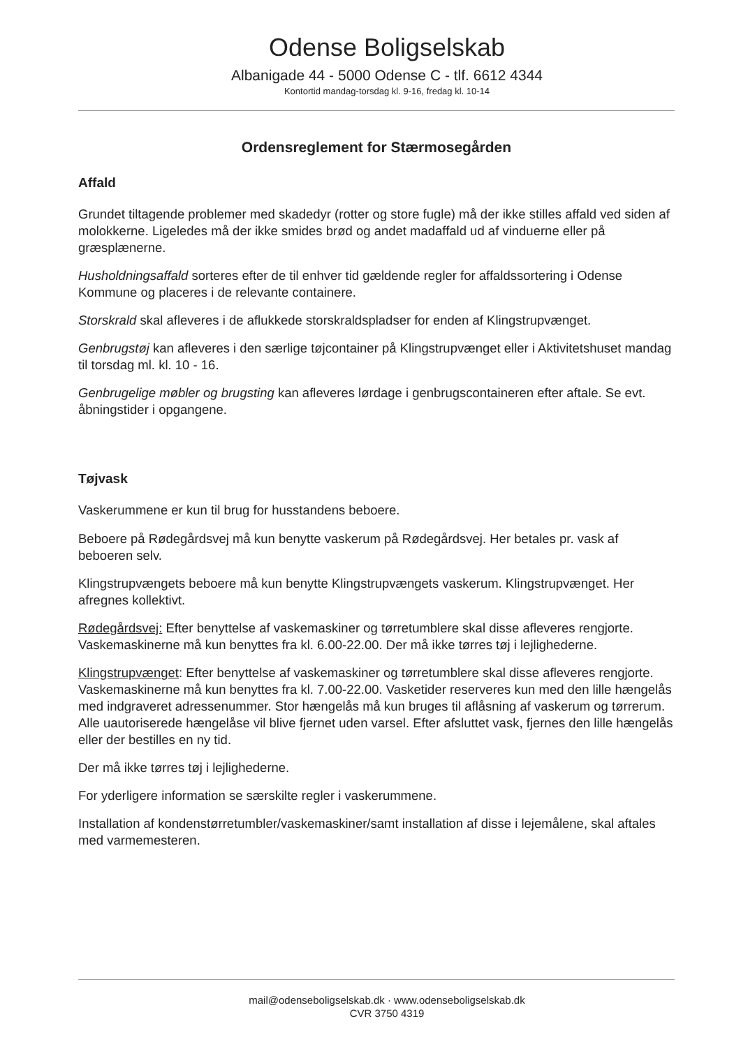Odense Boligselskab
Albanigade 44 - 5000 Odense C - tlf. 6612 4344
Kontortid mandag-torsdag kl. 9-16, fredag kl. 10-14
Ordensreglement for Stærmosegården
Affald
Grundet tiltagende problemer med skadedyr (rotter og store fugle) må der ikke stilles affald ved siden af molokkerne. Ligeledes må der ikke smides brød og andet madaffald ud af vinduerne eller på græsplænerne.
Husholdningsaffald sorteres efter de til enhver tid gældende regler for affaldssortering i Odense Kommune og placeres i de relevante containere.
Storskrald skal afleveres i de aflukkede storskraldspladser for enden af Klingstrupvænget.
Genbrugstøj kan afleveres i den særlige tøjcontainer på Klingstrupvænget eller i Aktivitetshuset mandag til torsdag ml. kl. 10 - 16.
Genbrugelige møbler og brugsting kan afleveres lørdage i genbrugscontaineren efter aftale. Se evt. åbningstider i opgangene.
Tøjvask
Vaskerummene er kun til brug for husstandens beboere.
Beboere på Rødegårdsvej må kun benytte vaskerum på Rødegårdsvej. Her betales pr. vask af beboeren selv.
Klingstrupvængets beboere må kun benytte Klingstrupvængets vaskerum. Klingstrupvænget. Her afregnes kollektivt.
Rødegårdsvej: Efter benyttelse af vaskemaskiner og tørretumblere skal disse afleveres rengjorte. Vaskemaskinerne må kun benyttes fra kl. 6.00-22.00. Der må ikke tørres tøj i lejlighederne.
Klingstrupvænget: Efter benyttelse af vaskemaskiner og tørretumblere skal disse afleveres rengjorte. Vaskemaskinerne må kun benyttes fra kl. 7.00-22.00. Vasketider reserveres kun med den lille hængelås med indgraveret adressenummer. Stor hængelås må kun bruges til aflåsning af vaskerum og tørrerum. Alle uautoriserede hængelåse vil blive fjernet uden varsel. Efter afsluttet vask, fjernes den lille hængelås eller der bestilles en ny tid.
Der må ikke tørres tøj i lejlighederne.
For yderligere information se særskilte regler i vaskerummene.
Installation af kondenstørretumbler/vaskemaskiner/samt installation af disse i lejemålene, skal aftales med varmemesteren.
mail@odenseboligselskab.dk · www.odenseboligselskab.dk
CVR 3750 4319